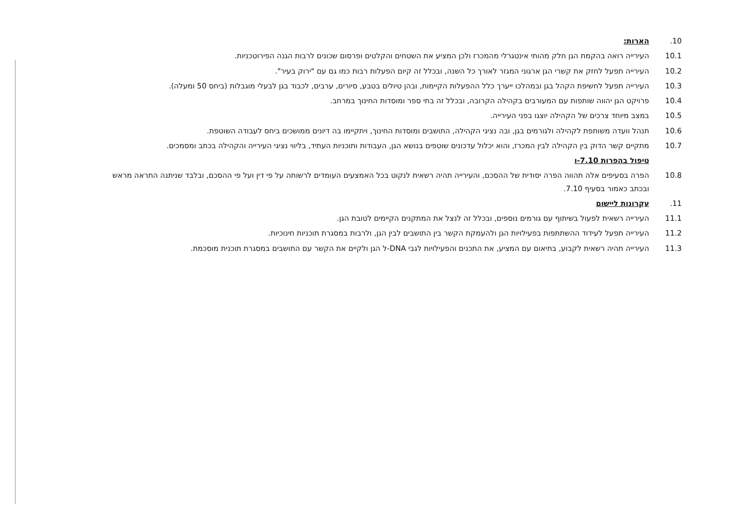10. הארות:
10.1 העירייה רואה בהקמת הגן חלק מהותי אינטגרלי מהמכרז ולכן המציע את השטחים והקלטים ופרסום שכונים לרבות הגנה הפירוטכניות.
10.2 העירייה תפעל לחזק את קשרי הגן ארגוני המגזר לאורך כל השנה, ובכלל זה קיום הפעלות רבות כמו גם עם "ירוק בעיר".
10.3 העירייה תפעל לחשיפת הקהל בגן ובמהלכו ייערך כלל ההפעלות הקיימות, ובהן טיולים בטבע, סיורים, ערבים, לכבוד בגן לבעלי מוגבלות (ביחס 50 ומעלה).
10.4 פרויקט הגן יהווה שותפות עם המעורבים בקהילה הקרובה, ובכלל זה בתי ספר ומוסדות החינוך במרחב.
10.5 במצב מיוחד צרכים של הקהילה יוצגו בפני העירייה.
10.6 תנהל וועדה משותפת לקהילה ולגורמים בגן, ובה נציגי הקהילה, התושבים ומוסדות החינוך, ויתקיימו בה דיונים ממושכים ביחס לעבודה השוטפת.
10.7 מתקיים קשר הדוק בין הקהילה לבין המכרז, והוא יכלול עדכונים שוטפים בנושא הגן, העבודות ותוכניות העתיד, בליווי נציגי העירייה והקהילה בכתב ומסמכים.
טיפול בהפרות 7.10-ו
10.8 הפרה בסעיפים אלה תהווה הפרה יסודית של ההסכם, והעירייה תהיה רשאית לנקוט בכל האמצעים העומדים לרשותה על פי דין ועל פי ההסכם, ובלבד שניתנה התראה מראש ובכתב כאמור בסעיף 7.10.
11. עקרונות ליישום
11.1 העירייה רשאית לפעול בשיתוף עם גורמים נוספים, ובכלל זה לנצל את המתקנים הקיימים לטובת הגן.
11.2 העירייה תפעל לעידוד ההשתתפות בפעילויות הגן ולהעמקת הקשר בין התושבים לבין הגן, ולרבות במסגרת תוכניות חינוכיות.
11.3 העירייה תהיה רשאית לקבוע, בתיאום עם המציע, את התכנים והפעילויות לגבי DNA-ל הגן ולקיים את הקשר עם התושבים במסגרת תוכנית מוסכמת.